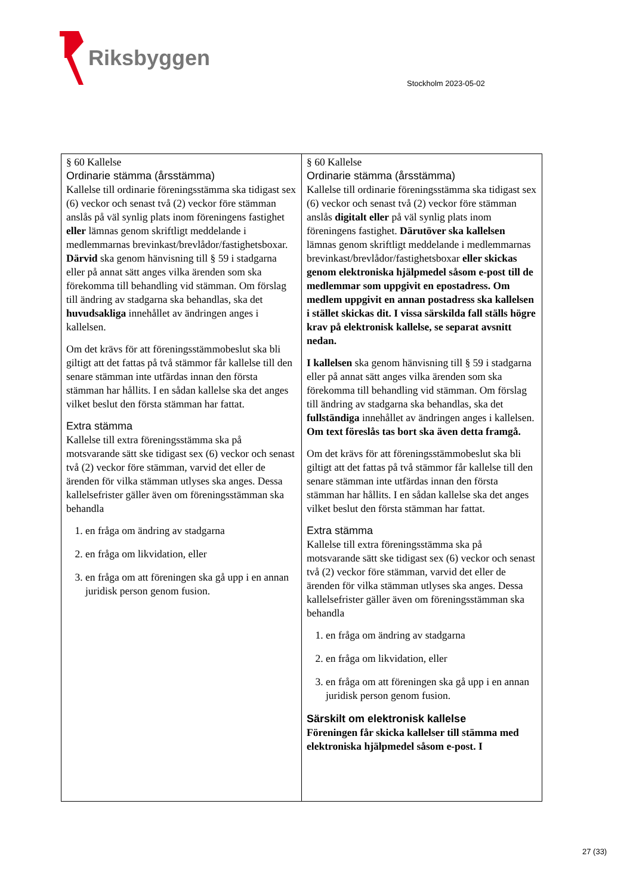Riksbyggen
Stockholm 2023-05-02
| § 60 Kallelse Ordinarie stämma (årsstämma) Kallelse till ordinarie föreningsstämma ska tidigast sex (6) veckor och senast två (2) veckor före stämman anslås på väl synlig plats inom föreningens fastighet eller lämnas genom skriftligt meddelande i medlemmarnas brevinkast/brevlådor/fastighetsboxar. Därvid ska genom hänvisning till § 59 i stadgarna eller på annat sätt anges vilka ärenden som ska förekomma till behandling vid stämman. Om förslag till ändring av stadgarna ska behandlas, ska det huvudsakliga innehållet av ändringen anges i kallelsen. Om det krävs för att föreningsstämmobeslut ska bli giltigt att det fattas på två stämmor får kallelse till den senare stämman inte utfärdas innan den första stämman har hållits. I en sådan kallelse ska det anges vilket beslut den första stämman har fattat. Extra stämma Kallelse till extra föreningsstämma ska på motsvarande sätt ske tidigast sex (6) veckor och senast två (2) veckor före stämman, varvid det eller de ärenden för vilka stämman utlyses ska anges. Dessa kallelsefrister gäller även om föreningsstämman ska behandla 1. en fråga om ändring av stadgarna 2. en fråga om likvidation, eller 3. en fråga om att föreningen ska gå upp i en annan juridisk person genom fusion. | § 60 Kallelse Ordinarie stämma (årsstämma) Kallelse till ordinarie föreningsstämma ska tidigast sex (6) veckor och senast två (2) veckor före stämman anslås digitalt eller på väl synlig plats inom föreningens fastighet. Därutöver ska kallelsen lämnas genom skriftligt meddelande i medlemmarnas brevinkast/brevlådor/fastighetsboxar eller skickas genom elektroniska hjälpmedel såsom e-post till de medlemmar som uppgivit en epostadress. Om medlem uppgivit en annan postadress ska kallelsen i stället skickas dit. I vissa särskilda fall ställs högre krav på elektronisk kallelse, se separat avsnitt nedan. I kallelsen ska genom hänvisning till § 59 i stadgarna eller på annat sätt anges vilka ärenden som ska förekomma till behandling vid stämman. Om förslag till ändring av stadgarna ska behandlas, ska det fullständiga innehållet av ändringen anges i kallelsen. Om text föreslås tas bort ska även detta framgå. Om det krävs för att föreningsstämmobeslut ska bli giltigt att det fattas på två stämmor får kallelse till den senare stämman inte utfärdas innan den första stämman har hållits. I en sådan kallelse ska det anges vilket beslut den första stämman har fattat. Extra stämma Kallelse till extra föreningsstämma ska på motsvarande sätt ske tidigast sex (6) veckor och senast två (2) veckor före stämman, varvid det eller de ärenden för vilka stämman utlyses ska anges. Dessa kallelsefrister gäller även om föreningsstämman ska behandla 1. en fråga om ändring av stadgarna 2. en fråga om likvidation, eller 3. en fråga om att föreningen ska gå upp i en annan juridisk person genom fusion. Särskilt om elektronisk kallelse Föreningen får skicka kallelser till stämma med elektroniska hjälpmedel såsom e-post. I |
27 (33)